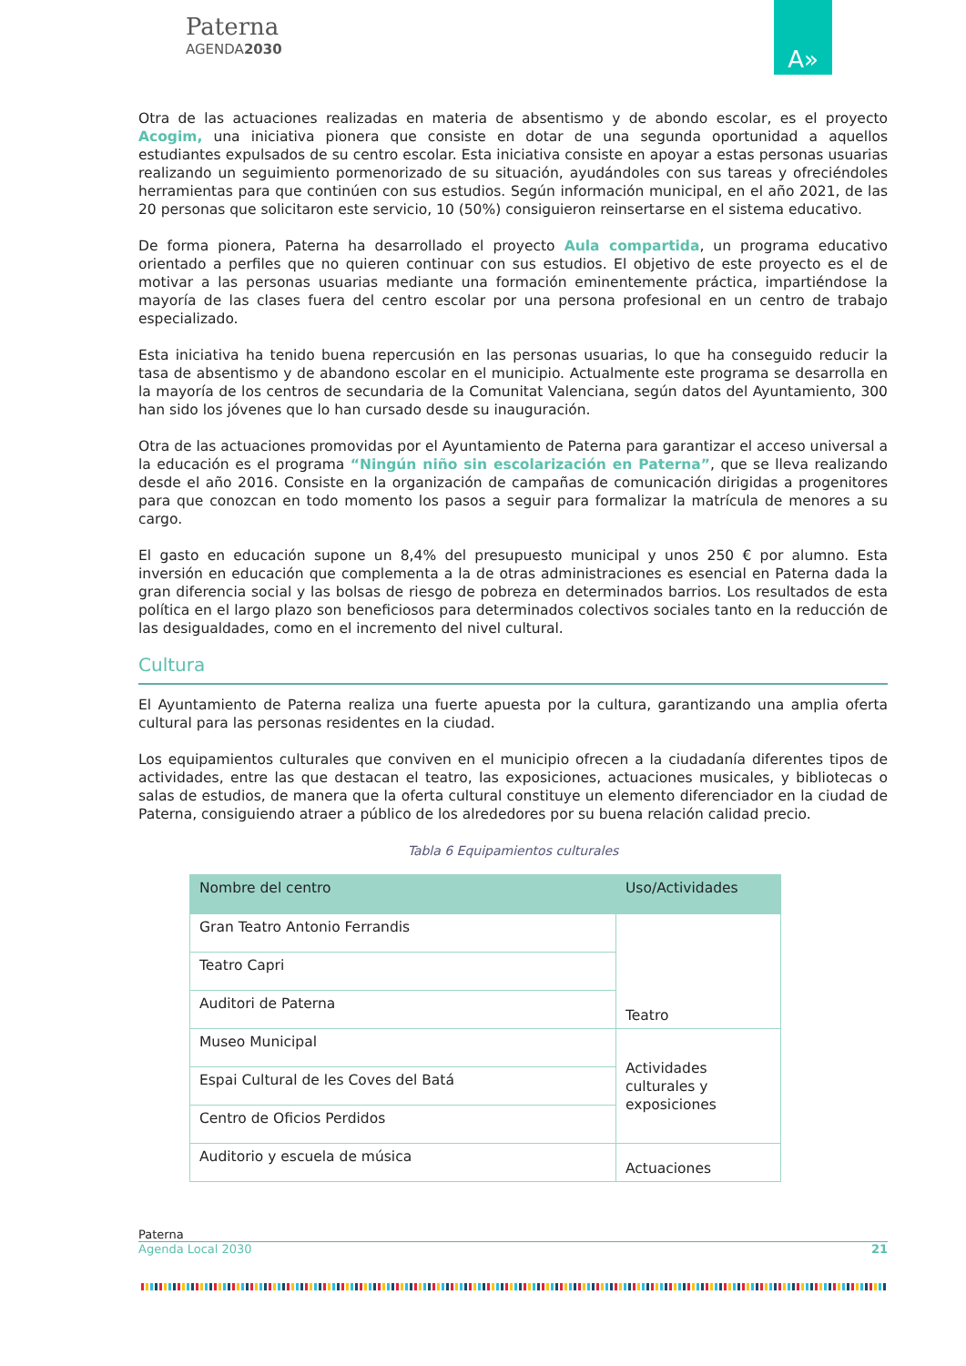Paterna
AGENDA2030
A»
Otra de las actuaciones realizadas en materia de absentismo y de abondo escolar, es el proyecto Acogim, una iniciativa pionera que consiste en dotar de una segunda oportunidad a aquellos estudiantes expulsados de su centro escolar. Esta iniciativa consiste en apoyar a estas personas usuarias realizando un seguimiento pormenorizado de su situación, ayudándoles con sus tareas y ofreciéndoles herramientas para que continúen con sus estudios. Según información municipal, en el año 2021, de las 20 personas que solicitaron este servicio, 10 (50%) consiguieron reinsertarse en el sistema educativo.
De forma pionera, Paterna ha desarrollado el proyecto Aula compartida, un programa educativo orientado a perfiles que no quieren continuar con sus estudios. El objetivo de este proyecto es el de motivar a las personas usuarias mediante una formación eminentemente práctica, impartiéndose la mayoría de las clases fuera del centro escolar por una persona profesional en un centro de trabajo especializado.
Esta iniciativa ha tenido buena repercusión en las personas usuarias, lo que ha conseguido reducir la tasa de absentismo y de abandono escolar en el municipio. Actualmente este programa se desarrolla en la mayoría de los centros de secundaria de la Comunitat Valenciana, según datos del Ayuntamiento, 300 han sido los jóvenes que lo han cursado desde su inauguración.
Otra de las actuaciones promovidas por el Ayuntamiento de Paterna para garantizar el acceso universal a la educación es el programa “Ningún niño sin escolarización en Paterna”, que se lleva realizando desde el año 2016. Consiste en la organización de campañas de comunicación dirigidas a progenitores para que conozcan en todo momento los pasos a seguir para formalizar la matrícula de menores a su cargo.
El gasto en educación supone un 8,4% del presupuesto municipal y unos 250 € por alumno. Esta inversión en educación que complementa a la de otras administraciones es esencial en Paterna dada la gran diferencia social y las bolsas de riesgo de pobreza en determinados barrios. Los resultados de esta política en el largo plazo son beneficiosos para determinados colectivos sociales tanto en la reducción de las desigualdades, como en el incremento del nivel cultural.
Cultura
El Ayuntamiento de Paterna realiza una fuerte apuesta por la cultura, garantizando una amplia oferta cultural para las personas residentes en la ciudad.
Los equipamientos culturales que conviven en el municipio ofrecen a la ciudadanía diferentes tipos de actividades, entre las que destacan el teatro, las exposiciones, actuaciones musicales, y bibliotecas o salas de estudios, de manera que la oferta cultural constituye un elemento diferenciador en la ciudad de Paterna, consiguiendo atraer a público de los alrededores por su buena relación calidad precio.
Tabla 6 Equipamientos culturales
| Nombre del centro | Uso/Actividades |
| --- | --- |
| Gran Teatro Antonio Ferrandis | Teatro |
| Teatro Capri | |
| Auditori de Paterna | |
| Museo Municipal | Actividades culturales y exposiciones |
| Espai Cultural de les Coves del Batá | |
| Centro de Oficios Perdidos | |
| Auditorio y escuela de música | Actuaciones |
Paterna
Agenda Local 2030 21